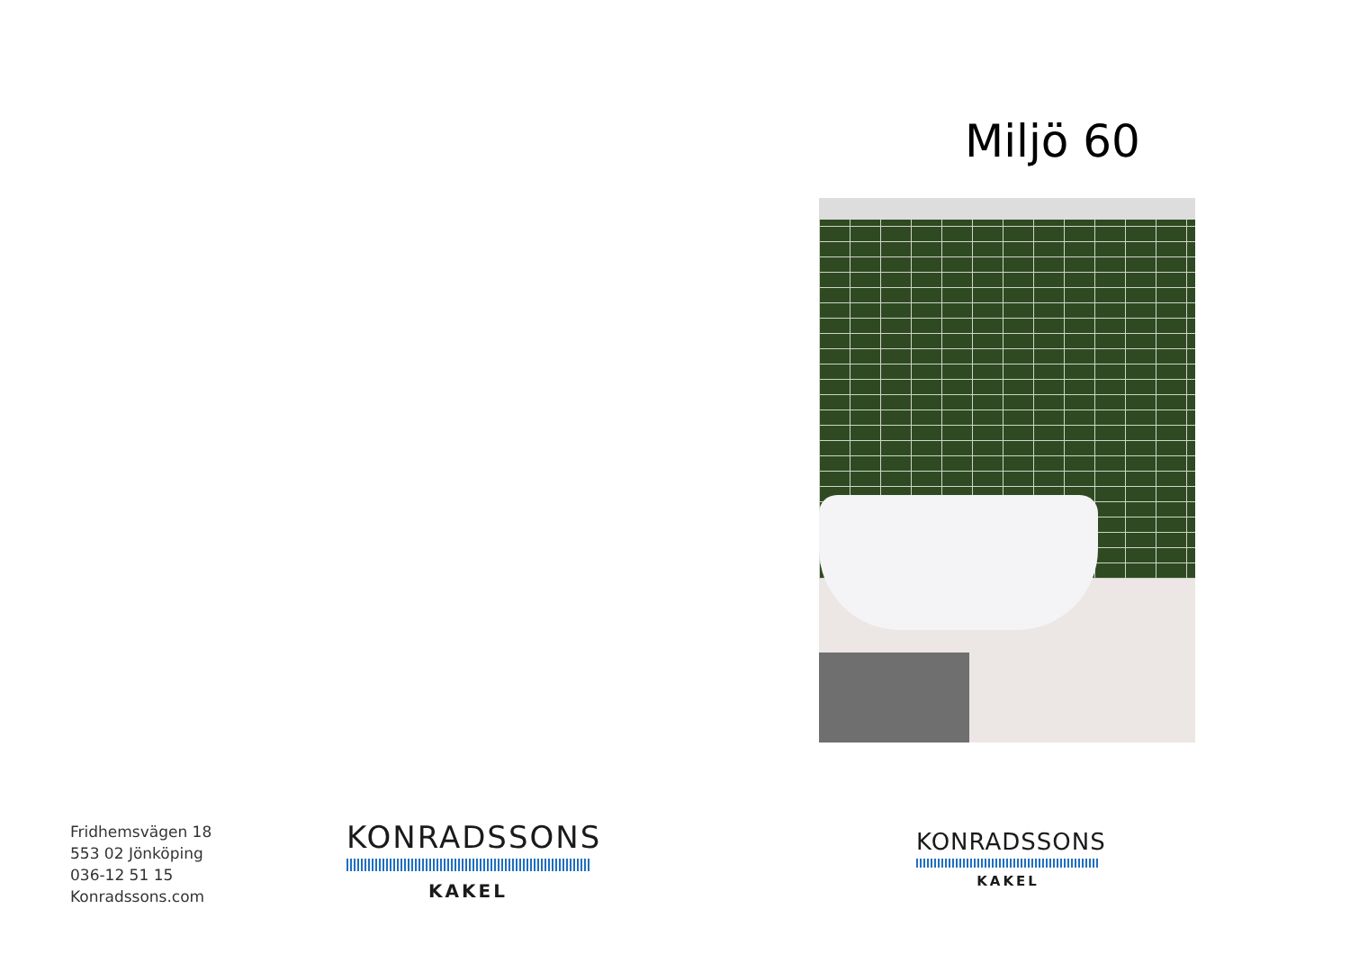Fridhemsvägen 18
553 02 Jönköping
036-12 51 15
Konradssons.com
KONRADSSONS
KAKEL
Miljö 60
KONRADSSONS
KAKEL